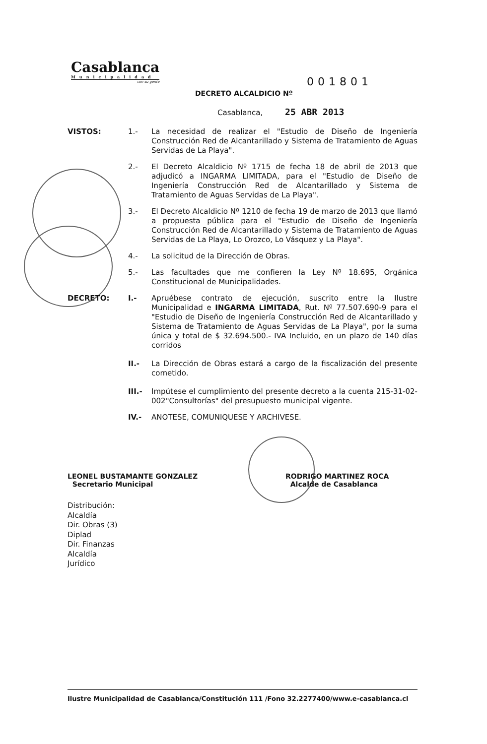Casablanca
Municipalidad
con su gente
001801
DECRETO ALCALDICIO Nº
Casablanca, 25 ABR 2013
VISTOS: 1.-
La necesidad de realizar el "Estudio de Diseño de Ingeniería Construcción Red de Alcantarillado y Sistema de Tratamiento de Aguas Servidas de La Playa".
2.-
El Decreto Alcaldicio Nº 1715 de fecha 18 de abril de 2013 que adjudicó a INGARMA LIMITADA, para el "Estudio de Diseño de Ingeniería Construcción Red de Alcantarillado y Sistema de Tratamiento de Aguas Servidas de La Playa".
3.-
El Decreto Alcaldicio Nº 1210 de fecha 19 de marzo de 2013 que llamó a propuesta pública para el "Estudio de Diseño de Ingeniería Construcción Red de Alcantarillado y Sistema de Tratamiento de Aguas Servidas de La Playa, Lo Orozco, Lo Vásquez y La Playa".
4.-
La solicitud de la Dirección de Obras.
5.-
Las facultades que me confieren la Ley Nº 18.695, Orgánica Constitucional de Municipalidades.
DECRETO: I.-
Apruébese contrato de ejecución, suscrito entre la Ilustre Municipalidad e INGARMA LIMITADA, Rut. Nº 77.507.690-9 para el "Estudio de Diseño de Ingeniería Construcción Red de Alcantarillado y Sistema de Tratamiento de Aguas Servidas de La Playa", por la suma única y total de $ 32.694.500.- IVA Incluido, en un plazo de 140 días corridos
II.-
La Dirección de Obras estará a cargo de la fiscalización del presente cometido.
III.-
Impútese el cumplimiento del presente decreto a la cuenta 215-31-02-002"Consultorías" del presupuesto municipal vigente.
IV.-
ANOTESE, COMUNIQUESE Y ARCHIVESE.
LEONEL BUSTAMANTE GONZALEZ
Secretario Municipal
RODRIGO MARTINEZ ROCA
Alcalde de Casablanca
Distribución:
Alcaldía
Dir. Obras (3)
Diplad
Dir. Finanzas
Alcaldía
Jurídico
Ilustre Municipalidad de Casablanca/Constitución 111 /Fono 32.2277400/www.e-casablanca.cl